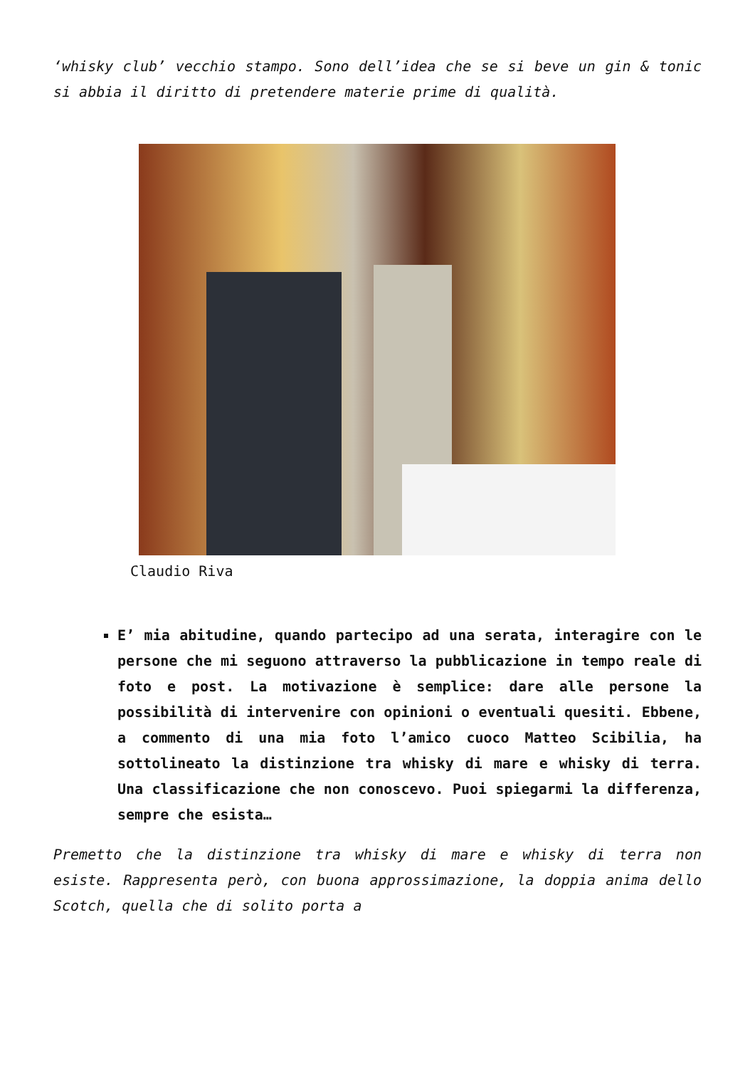‘whisky club’ vecchio stampo. Sono dell’idea che se si beve un gin & tonic si abbia il diritto di pretendere materie prime di qualità.
Claudio Riva
E’ mia abitudine, quando partecipo ad una serata, interagire con le persone che mi seguono attraverso la pubblicazione in tempo reale di foto e post. La motivazione è semplice: dare alle persone la possibilità di intervenire con opinioni o eventuali quesiti. Ebbene, a commento di una mia foto l’amico cuoco Matteo Scibilia, ha sottolineato la distinzione tra whisky di mare e whisky di terra. Una classificazione che non conoscevo. Puoi spiegarmi la differenza, sempre che esista…
Premetto che la distinzione tra whisky di mare e whisky di terra non esiste. Rappresenta però, con buona approssimazione, la doppia anima dello Scotch, quella che di solito porta a